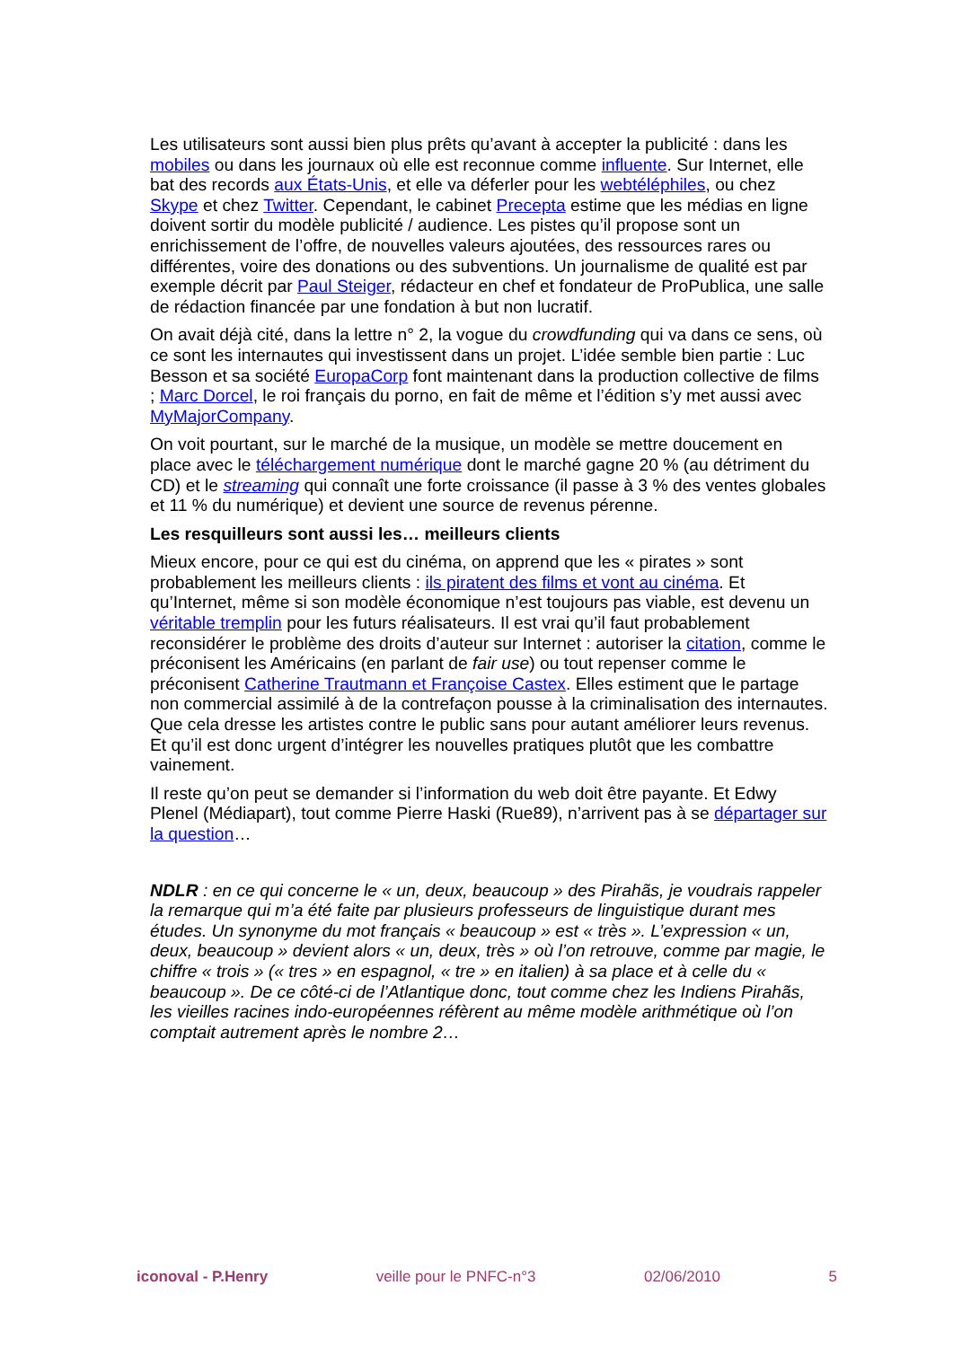Les utilisateurs sont aussi bien plus prêts qu’avant à accepter la publicité : dans les mobiles ou dans les journaux où elle est reconnue comme influente. Sur Internet, elle bat des records aux États-Unis, et elle va déferler pour les webtéléphiles, ou chez Skype et chez Twitter. Cependant, le cabinet Precepta estime que les médias en ligne doivent sortir du modèle publicité / audience. Les pistes qu’il propose sont un enrichissement de l’offre, de nouvelles valeurs ajoutées, des ressources rares ou différentes, voire des donations ou des subventions. Un journalisme de qualité est par exemple décrit par Paul Steiger, rédacteur en chef et fondateur de ProPublica, une salle de rédaction financée par une fondation à but non lucratif.
On avait déjà cité, dans la lettre n° 2, la vogue du crowdfunding qui va dans ce sens, où ce sont les internautes qui investissent dans un projet. L’idée semble bien partie : Luc Besson et sa société EuropaCorp font maintenant dans la production collective de films ; Marc Dorcel, le roi français du porno, en fait de même et l’édition s’y met aussi avec MyMajorCompany.
On voit pourtant, sur le marché de la musique, un modèle se mettre doucement en place avec le téléchargement numérique dont le marché gagne 20 % (au détriment du CD) et le streaming qui connaît une forte croissance (il passe à 3 % des ventes globales et 11 % du numérique) et devient une source de revenus pérenne.
Les resquilleurs sont aussi les… meilleurs clients
Mieux encore, pour ce qui est du cinéma, on apprend que les « pirates » sont probablement les meilleurs clients : ils piratent des films et vont au cinéma. Et qu’Internet, même si son modèle économique n’est toujours pas viable, est devenu un véritable tremplin pour les futurs réalisateurs. Il est vrai qu’il faut probablement reconsidérer le problème des droits d’auteur sur Internet : autoriser la citation, comme le préconisent les Américains (en parlant de fair use) ou tout repenser comme le préconisent Catherine Trautmann et Françoise Castex. Elles estiment que le partage non commercial assimilé à de la contrefaçon pousse à la criminalisation des internautes. Que cela dresse les artistes contre le public sans pour autant améliorer leurs revenus. Et qu’il est donc urgent d’intégrer les nouvelles pratiques plutôt que les combattre vainement.
Il reste qu’on peut se demander si l’information du web doit être payante. Et Edwy Plenel (Médiapart), tout comme Pierre Haski (Rue89), n’arrivent pas à se départager sur la question…
NDLR : en ce qui concerne le « un, deux, beaucoup » des Pirahãs, je voudrais rappeler la remarque qui m’a été faite par plusieurs professeurs de linguistique durant mes études. Un synonyme du mot français « beaucoup » est « très ». L’expression « un, deux, beaucoup » devient alors « un, deux, très » où l’on retrouve, comme par magie, le chiffre « trois » (« tres » en espagnol, « tre » en italien) à sa place et à celle du « beaucoup ». De ce côté-ci de l’Atlantique donc, tout comme chez les Indiens Pirahãs, les vieilles racines indo-européennes réfèrent au même modèle arithmétique où l’on comptait autrement après le nombre 2…
iconoval - P.Henry veille pour le PNFC-n°3 02/06/2010 5